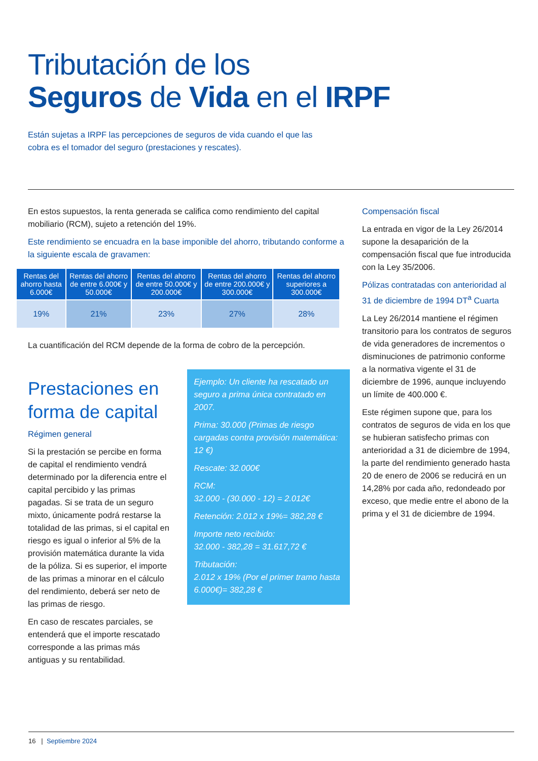Tributación de los
Seguros de Vida en el IRPF
Están sujetas a IRPF las percepciones de seguros de vida cuando el que las cobra es el tomador del seguro (prestaciones y rescates).
En estos supuestos, la renta generada se califica como rendimiento del capital mobiliario (RCM), sujeto a retención del 19%.
Este rendimiento se encuadra en la base imponible del ahorro, tributando conforme a la siguiente escala de gravamen:
| Rentas del ahorro hasta 6.000€ | Rentas del ahorro de entre 6.000€ y 50.000€ | Rentas del ahorro de entre 50.000€ y 200.000€ | Rentas del ahorro de entre 200.000€ y 300.000€ | Rentas del ahorro superiores a 300.000€ |
| --- | --- | --- | --- | --- |
| 19% | 21% | 23% | 27% | 28% |
La cuantificación del RCM depende de la forma de cobro de la percepción.
Prestaciones en forma de capital
Régimen general
Si la prestación se percibe en forma de capital el rendimiento vendrá determinado por la diferencia entre el capital percibido y las primas pagadas. Si se trata de un seguro mixto, únicamente podrá restarse la totalidad de las primas, si el capital en riesgo es igual o inferior al 5% de la provisión matemática durante la vida de la póliza. Si es superior, el importe de las primas a minorar en el cálculo del rendimiento, deberá ser neto de las primas de riesgo.
En caso de rescates parciales, se entenderá que el importe rescatado corresponde a las primas más antiguas y su rentabilidad.
Ejemplo: Un cliente ha rescatado un seguro a prima única contratado en 2007.
Prima: 30.000 (Primas de riesgo cargadas contra provisión matemática: 12 €)
Rescate: 32.000€
RCM:
32.000 - (30.000 - 12) = 2.012€
Retención: 2.012 x 19%= 382,28 €
Importe neto recibido:
32.000 - 382,28 = 31.617,72 €
Tributación:
2.012 x 19% (Por el primer tramo hasta 6.000€)= 382,28 €
Compensación fiscal
La entrada en vigor de la Ley 26/2014 supone la desaparición de la compensación fiscal que fue introducida con la Ley 35/2006.
Pólizas contratadas con anterioridad al 31 de diciembre de 1994 DT<sup>a</sup> Cuarta
La Ley 26/2014 mantiene el régimen transitorio para los contratos de seguros de vida generadores de incrementos o disminuciones de patrimonio conforme a la normativa vigente el 31 de diciembre de 1996, aunque incluyendo un límite de 400.000 €.
Este régimen supone que, para los contratos de seguros de vida en los que se hubieran satisfecho primas con anterioridad a 31 de diciembre de 1994, la parte del rendimiento generado hasta 20 de enero de 2006 se reducirá en un 14,28% por cada año, redondeado por exceso, que medie entre el abono de la prima y el 31 de diciembre de 1994.
16 | Septiembre 2024